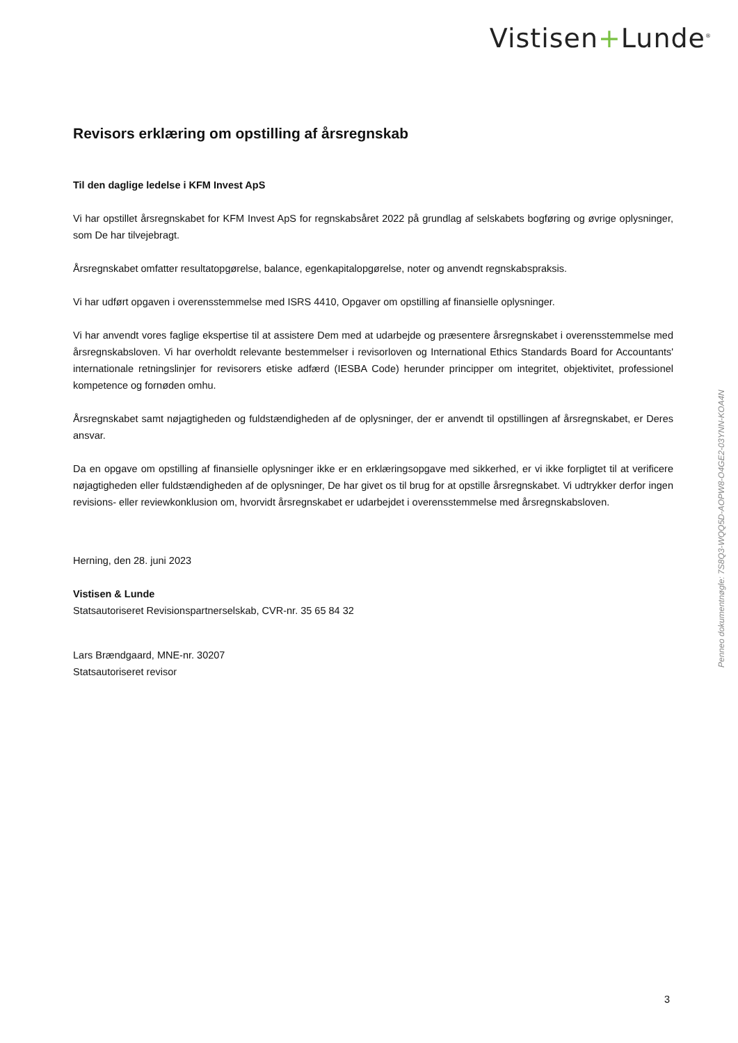Vistisen+Lunde<sup>®</sup>
Revisors erklæring om opstilling af årsregnskab
Til den daglige ledelse i KFM Invest ApS
Vi har opstillet årsregnskabet for KFM Invest ApS for regnskabsåret 2022 på grundlag af selskabets bogføring og øvrige oplysninger, som De har tilvejebragt.
Årsregnskabet omfatter resultatopgørelse, balance, egenkapitalopgørelse, noter og anvendt regnskabspraksis.
Vi har udført opgaven i overensstemmelse med ISRS 4410, Opgaver om opstilling af finansielle oplysninger.
Vi har anvendt vores faglige ekspertise til at assistere Dem med at udarbejde og præsentere årsregnskabet i overensstemmelse med årsregnskabsloven. Vi har overholdt relevante bestemmelser i revisorloven og International Ethics Standards Board for Accountants' internationale retningslinjer for revisorers etiske adfærd (IESBA Code) herunder principper om integritet, objektivitet, professionel kompetence og fornøden omhu.
Årsregnskabet samt nøjagtigheden og fuldstændigheden af de oplysninger, der er anvendt til opstillingen af årsregnskabet, er Deres ansvar.
Da en opgave om opstilling af finansielle oplysninger ikke er en erklæringsopgave med sikkerhed, er vi ikke forpligtet til at verificere nøjagtigheden eller fuldstændigheden af de oplysninger, De har givet os til brug for at opstille årsregnskabet. Vi udtrykker derfor ingen revisions- eller reviewkonklusion om, hvorvidt årsregnskabet er udarbejdet i overensstemmelse med årsregnskabsloven.
Herning, den 28. juni 2023
Vistisen & Lunde
Statsautoriseret Revisionspartnerselskab, CVR-nr. 35 65 84 32
Lars Brændgaard, MNE-nr. 30207
Statsautoriseret revisor
Penneo dokumentnøgle: 7S8Q3-WQQ5D-AOPW8-O4GE2-03YNN-KOA4N
3